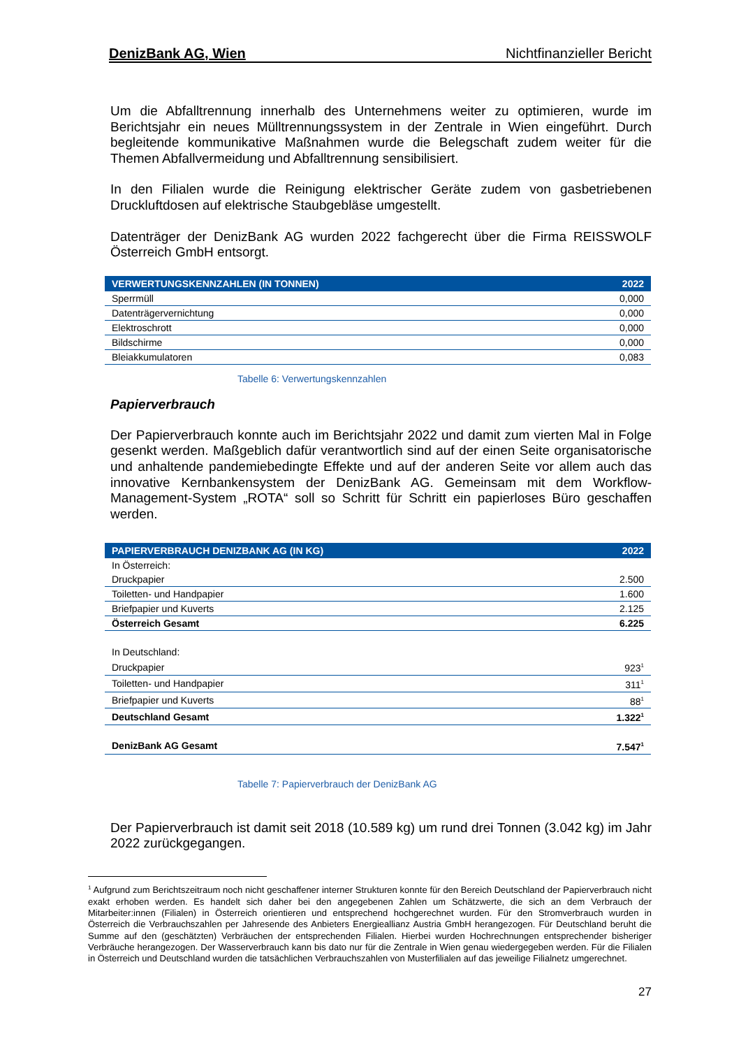DenizBank AG, Wien Nichtfinanzieller Bericht
Um die Abfalltrennung innerhalb des Unternehmens weiter zu optimieren, wurde im Berichtsjahr ein neues Mülltrennungssystem in der Zentrale in Wien eingeführt. Durch begleitende kommunikative Maßnahmen wurde die Belegschaft zudem weiter für die Themen Abfallvermeidung und Abfalltrennung sensibilisiert.
In den Filialen wurde die Reinigung elektrischer Geräte zudem von gasbetriebenen Druckluftdosen auf elektrische Staubgebläse umgestellt.
Datenträger der DenizBank AG wurden 2022 fachgerecht über die Firma REISSWOLF Österreich GmbH entsorgt.
| VERWERTUNGSKENNZAHLEN (IN TONNEN) | 2022 |
| --- | --- |
| Sperrmüll | 0,000 |
| Datenträgervernichtung | 0,000 |
| Elektroschrott | 0,000 |
| Bildschirme | 0,000 |
| Bleiakkumulatoren | 0,083 |
Tabelle 6: Verwertungskennzahlen
Papierverbrauch
Der Papierverbrauch konnte auch im Berichtsjahr 2022 und damit zum vierten Mal in Folge gesenkt werden. Maßgeblich dafür verantwortlich sind auf der einen Seite organisatorische und anhaltende pandemiebedingte Effekte und auf der anderen Seite vor allem auch das innovative Kernbankensystem der DenizBank AG. Gemeinsam mit dem Workflow-Management-System „ROTA“ soll so Schritt für Schritt ein papierloses Büro geschaffen werden.
| PAPIERVERBRAUCH DENIZBANK AG (IN KG) | 2022 |
| --- | --- |
| In Österreich: | |
| Druckpapier | 2.500 |
| Toiletten- und Handpapier | 1.600 |
| Briefpapier und Kuverts | 2.125 |
| Österreich Gesamt | 6.225 |
| In Deutschland: | |
| Druckpapier | 923<sup>1</sup> |
| Toiletten- und Handpapier | 311<sup>1</sup> |
| Briefpapier und Kuverts | 88<sup>1</sup> |
| Deutschland Gesamt | 1.322<sup>1</sup> |
| DenizBank AG Gesamt | 7.547<sup>1</sup> |
Tabelle 7: Papierverbrauch der DenizBank AG
Der Papierverbrauch ist damit seit 2018 (10.589 kg) um rund drei Tonnen (3.042 kg) im Jahr 2022 zurückgegangen.
<sup>1</sup> Aufgrund zum Berichtszeitraum noch nicht geschaffener interner Strukturen konnte für den Bereich Deutschland der Papierverbrauch nicht exakt erhoben werden. Es handelt sich daher bei den angegebenen Zahlen um Schätzwerte, die sich an dem Verbrauch der Mitarbeiter:innen (Filialen) in Österreich orientieren und entsprechend hochgerechnet wurden. Für den Stromverbrauch wurden in Österreich die Verbrauchszahlen per Jahresende des Anbieters Energieallianz Austria GmbH herangezogen. Für Deutschland beruht die Summe auf den (geschätzten) Verbräuchen der entsprechenden Filialen. Hierbei wurden Hochrechnungen entsprechender bisheriger Verbräuche herangezogen. Der Wasserverbrauch kann bis dato nur für die Zentrale in Wien genau wiedergegeben werden. Für die Filialen in Österreich und Deutschland wurden die tatsächlichen Verbrauchszahlen von Musterfilialen auf das jeweilige Filialnetz umgerechnet.
27